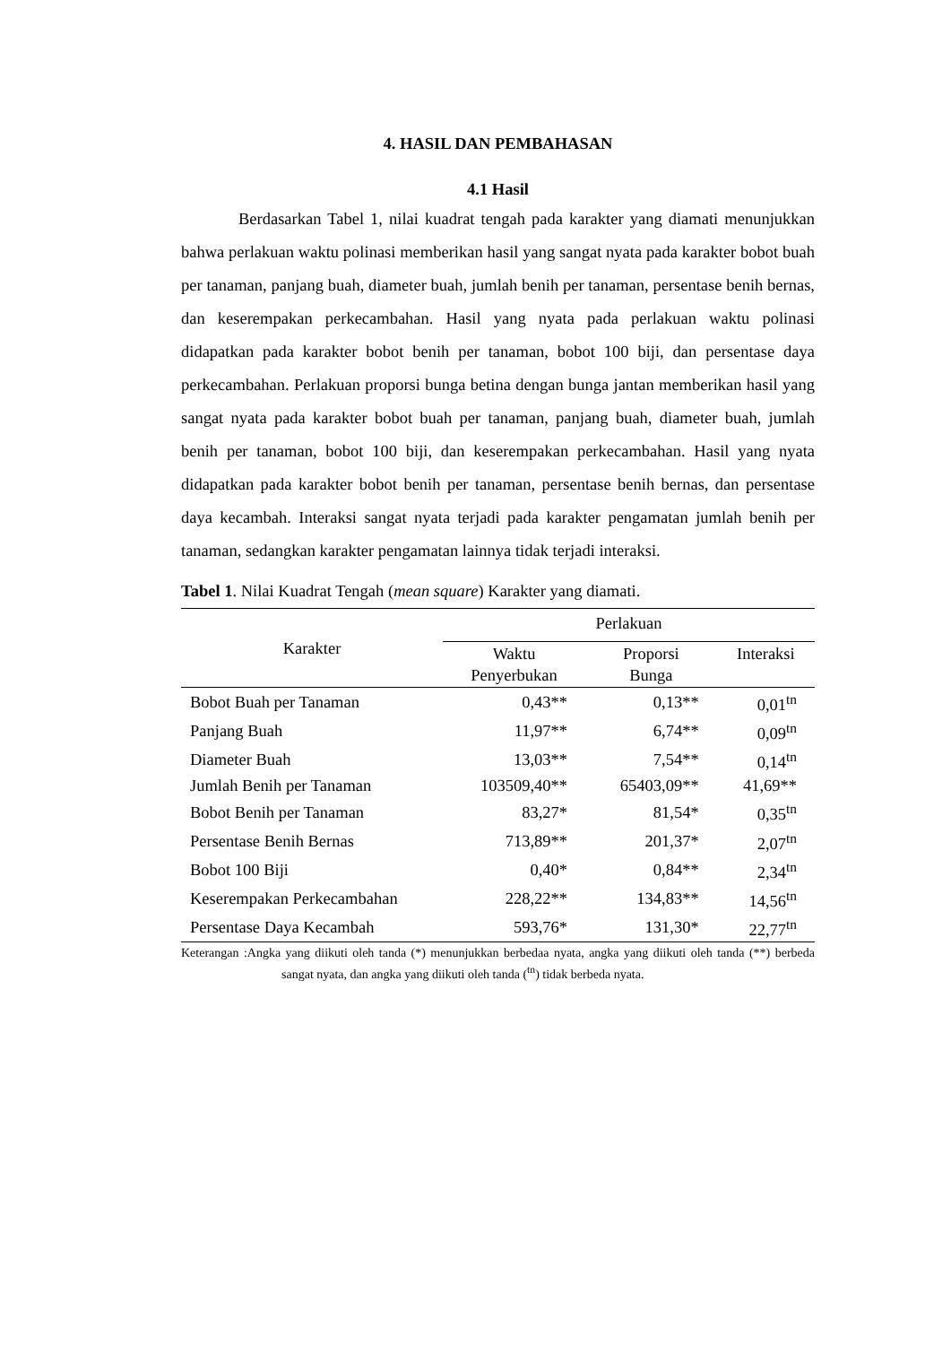4. HASIL DAN PEMBAHASAN
4.1 Hasil
Berdasarkan Tabel 1, nilai kuadrat tengah pada karakter yang diamati menunjukkan bahwa perlakuan waktu polinasi memberikan hasil yang sangat nyata pada karakter bobot buah per tanaman, panjang buah, diameter buah, jumlah benih per tanaman, persentase benih bernas, dan keserempakan perkecambahan. Hasil yang nyata pada perlakuan waktu polinasi didapatkan pada karakter bobot benih per tanaman, bobot 100 biji, dan persentase daya perkecambahan. Perlakuan proporsi bunga betina dengan bunga jantan memberikan hasil yang sangat nyata pada karakter bobot buah per tanaman, panjang buah, diameter buah, jumlah benih per tanaman, bobot 100 biji, dan keserempakan perkecambahan. Hasil yang nyata didapatkan pada karakter bobot benih per tanaman, persentase benih bernas, dan persentase daya kecambah. Interaksi sangat nyata terjadi pada karakter pengamatan jumlah benih per tanaman, sedangkan karakter pengamatan lainnya tidak terjadi interaksi.
Tabel 1. Nilai Kuadrat Tengah (mean square) Karakter yang diamati.
| Karakter | Perlakuan | | |
| --- | --- | --- | --- |
| | Waktu Penyerbukan | Proporsi Bunga | Interaksi |
| Bobot Buah per Tanaman | 0,43** | 0,13** | 0,01<sup>tn</sup> |
| Panjang Buah | 11,97** | 6,74** | 0,09<sup>tn</sup> |
| Diameter Buah | 13,03** | 7,54** | 0,14<sup>tn</sup> |
| Jumlah Benih per Tanaman | 103509,40** | 65403,09** | 41,69** |
| Bobot Benih per Tanaman | 83,27* | 81,54* | 0,35<sup>tn</sup> |
| Persentase Benih Bernas | 713,89** | 201,37* | 2,07<sup>tn</sup> |
| Bobot 100 Biji | 0,40* | 0,84** | 2,34<sup>tn</sup> |
| Keserempakan Perkecambahan | 228,22** | 134,83** | 14,56<sup>tn</sup> |
| Persentase Daya Kecambah | 593,76* | 131,30* | 22,77<sup>tn</sup> |
Keterangan :Angka yang diikuti oleh tanda (*) menunjukkan berbedaa nyata, angka yang diikuti oleh tanda (**) berbeda sangat nyata, dan angka yang diikuti oleh tanda (<sup>tn</sup>) tidak berbeda nyata.